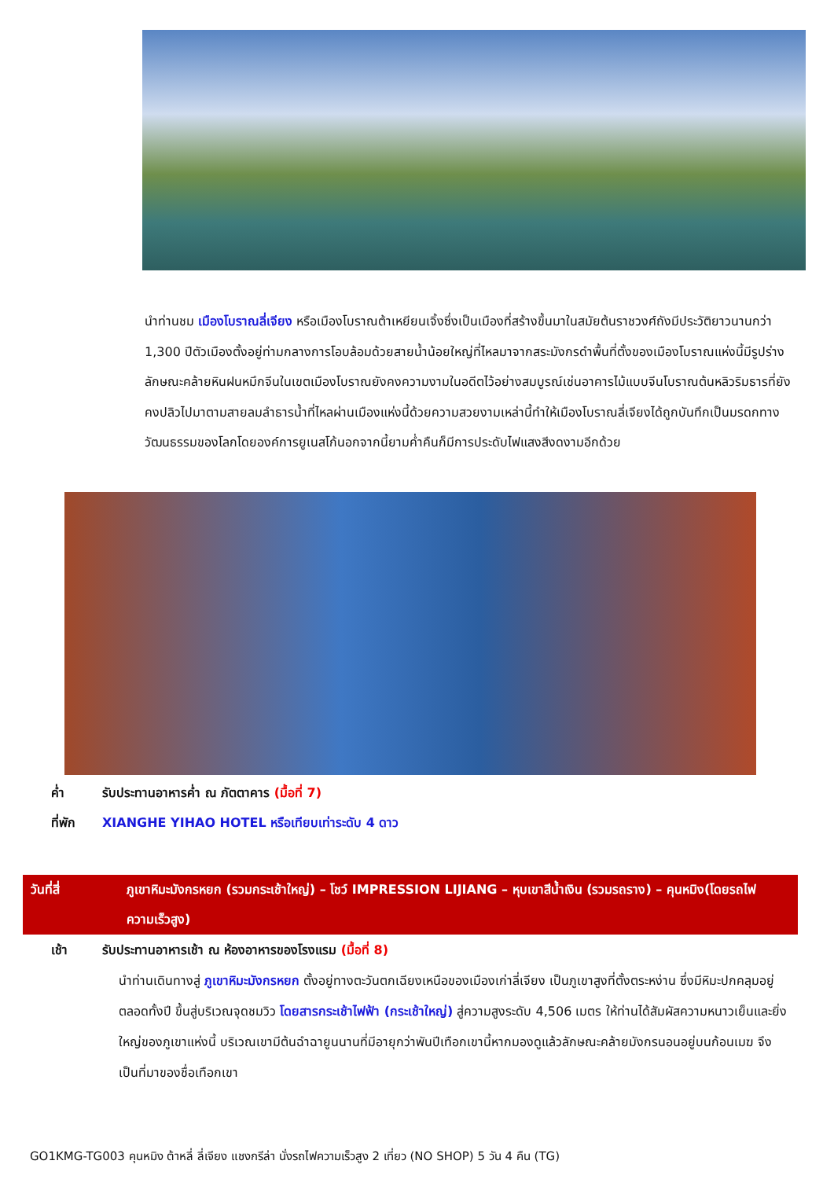นำท่านชม เมืองโบราณลี่เจียง หรือเมืองโบราณต้าเหยียนเจิ้งซึ่งเป็นเมืองที่สร้างขึ้นมาในสมัยต้นราชวงศ์ถังมีประวัติยาวนานกว่า 1,300 ปีตัวเมืองตั้งอยู่ท่ามกลางการโอบล้อมด้วยสายน้ำน้อยใหญ่ที่ไหลมาจากสระมังกรดำพื้นที่ตั้งของเมืองโบราณแห่งนี้มีรูปร่างลักษณะคล้ายหินฝนหมึกจีนในเขตเมืองโบราณยังคงความงามในอดีตไว้อย่างสมบูรณ์เช่นอาคารไม้แบบจีนโบราณต้นหลิวริมธารที่ยังคงปลิวไปมาตามสายลมลำธารน้ำที่ไหลผ่านเมืองแห่งนี้ด้วยความสวยงามเหล่านี้ทำให้เมืองโบราณลี่เจียงได้ถูกบันทึกเป็นมรดกทางวัฒนธรรมของโลกโดยองค์การยูเนสโก้นอกจากนี้ยามค่ำคืนก็มีการประดับไฟแสงสีงดงามอีกด้วย
ค่ำ รับประทานอาหารค่ำ ณ ภัตตาคาร (มื้อที่ 7)
ที่พัก XIANGHE YIHAO HOTEL หรือเทียบเท่าระดับ 4 ดาว
วันที่สี่ ภูเขาหิมะมังกรหยก (รวมกระเช้าใหญ่) – โชว์ IMPRESSION LIJIANG – หุบเขาสีน้ำเงิน (รวมรถราง) – คุนหมิง(โดยรถไฟความเร็วสูง)
เช้า รับประทานอาหารเช้า ณ ห้องอาหารของโรงแรม (มื้อที่ 8)
นำท่านเดินทางสู่ ภูเขาหิมะมังกรหยก ตั้งอยู่ทางตะวันตกเฉียงเหนือของเมืองเก่าลี่เจียง เป็นภูเขาสูงที่ตั้งตระหง่าน ซึ่งมีหิมะปกคลุมอยู่ตลอดทั้งปี ขึ้นสู่บริเวณจุดชมวิว โดยสารกระเช้าไฟฟ้า (กระเช้าใหญ่) สู่ความสูงระดับ 4,506 เมตร ให้ท่านได้สัมผัสความหนาวเย็นและยิ่งใหญ่ของภูเขาแห่งนี้ บริเวณเขามีต้นฉำฉายูนนานที่มีอายุกว่าพันปีเทือกเขานี้หากมองดูแล้วลักษณะคล้ายมังกรนอนอยู่บนก้อนเมฆ จึงเป็นที่มาของชื่อเทือกเขา
GO1KMG-TG003 คุนหมิง ต้าหลี่ ลี่เจียง แชงกรีล่า นั่งรถไฟความเร็วสูง 2 เที่ยว (NO SHOP) 5 วัน 4 คืน (TG)